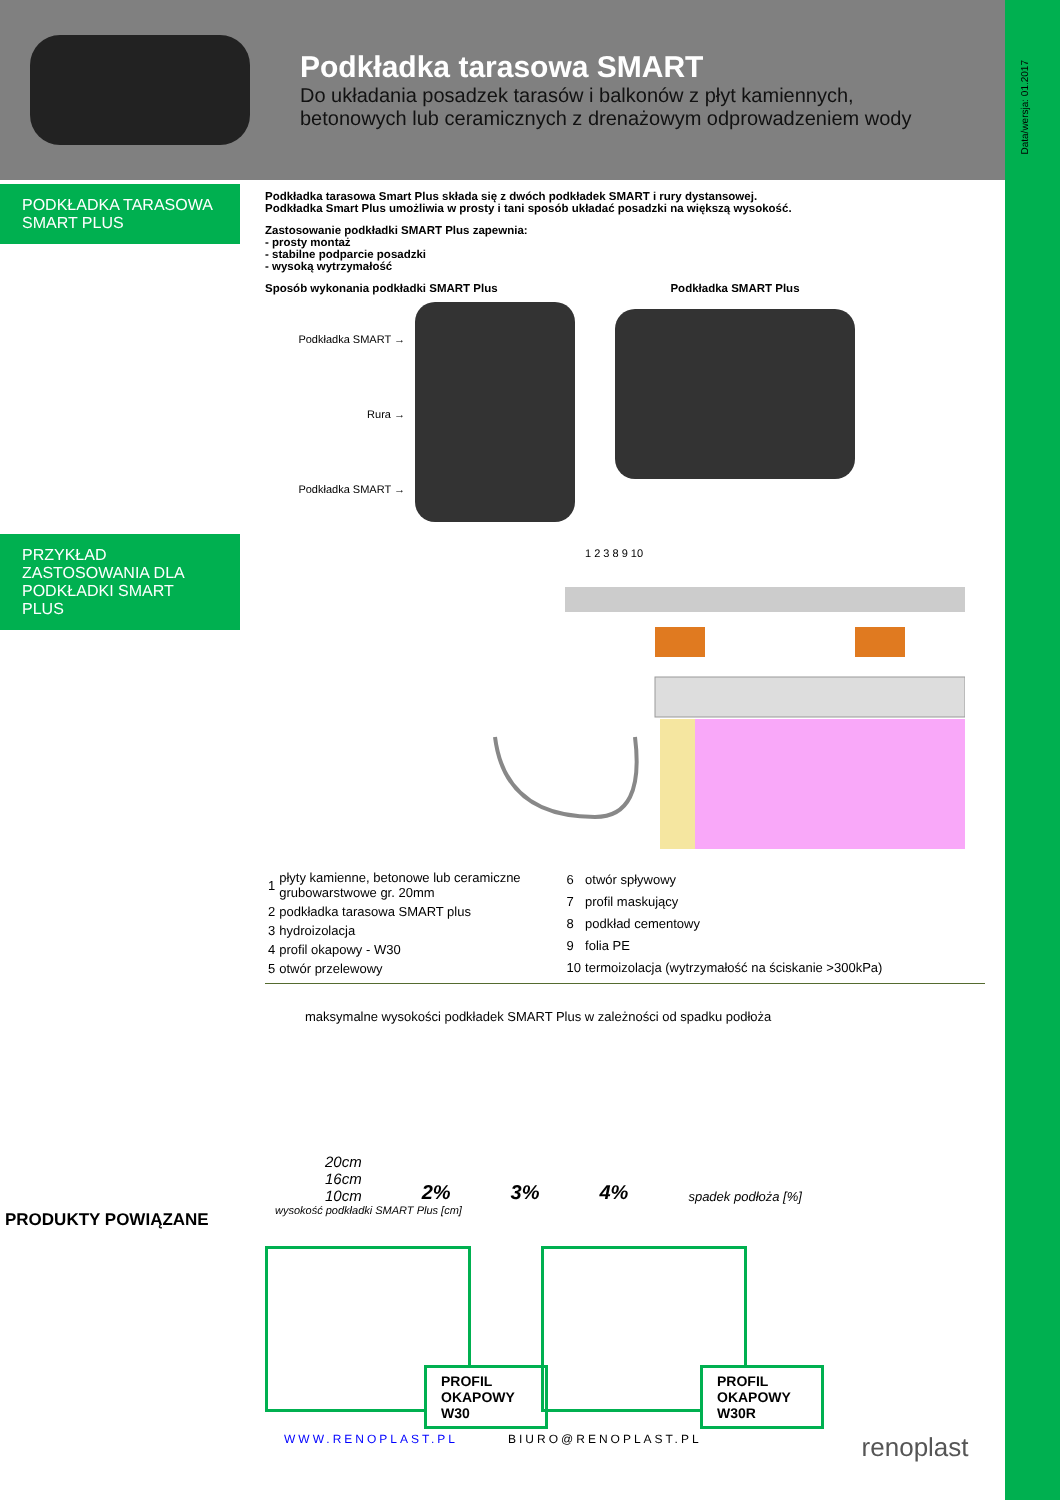Data/wersja: 01.2017
Podkładka tarasowa SMART
Do układania posadzek tarasów i balkonów z płyt kamiennych,
betonowych lub ceramicznych z drenażowym odprowadzeniem wody
PODKŁADKA TARASOWA
SMART PLUS
PRZYKŁAD
ZASTOSOWANIA DLA
PODKŁADKI SMART PLUS
PRODUKTY POWIĄZANE
Podkładka tarasowa Smart Plus składa się z dwóch podkładek SMART i rury dystansowej.
Podkładka Smart Plus umożliwia w prosty i tani sposób układać posadzki na większą wysokość.
Zastosowanie podkładki SMART Plus zapewnia:
- prosty montaż
- stabilne podparcie posadzki
- wysoką wytrzymałość
Sposób wykonania podkładki SMART Plus
Podkładka SMART →
Rura →
Podkładka SMART →
Podkładka SMART Plus
1 2 3 8 9 10
| 1 | płyty kamienne, betonowe lub ceramiczne grubowarstwowe gr. 20mm |
| 2 | podkładka tarasowa SMART plus |
| 3 | hydroizolacja |
| 4 | profil okapowy - W30 |
| 5 | otwór przelewowy |
| 6 | otwór spływowy |
| 7 | profil maskujący |
| 8 | podkład cementowy |
| 9 | folia PE |
| 10 | termoizolacja (wytrzymałość na ściskanie >300kPa) |
maksymalne wysokości podkładek SMART Plus w zależności od spadku podłoża
20cm
16cm
10cm
2%
3%
4%
spadek podłoża [%]
wysokość podkładki SMART Plus [cm]
PROFIL OKAPOWY W30
PROFIL OKAPOWY W30R
WWW.RENOPLAST.PL BIURO@RENOPLAST.PL renoplast